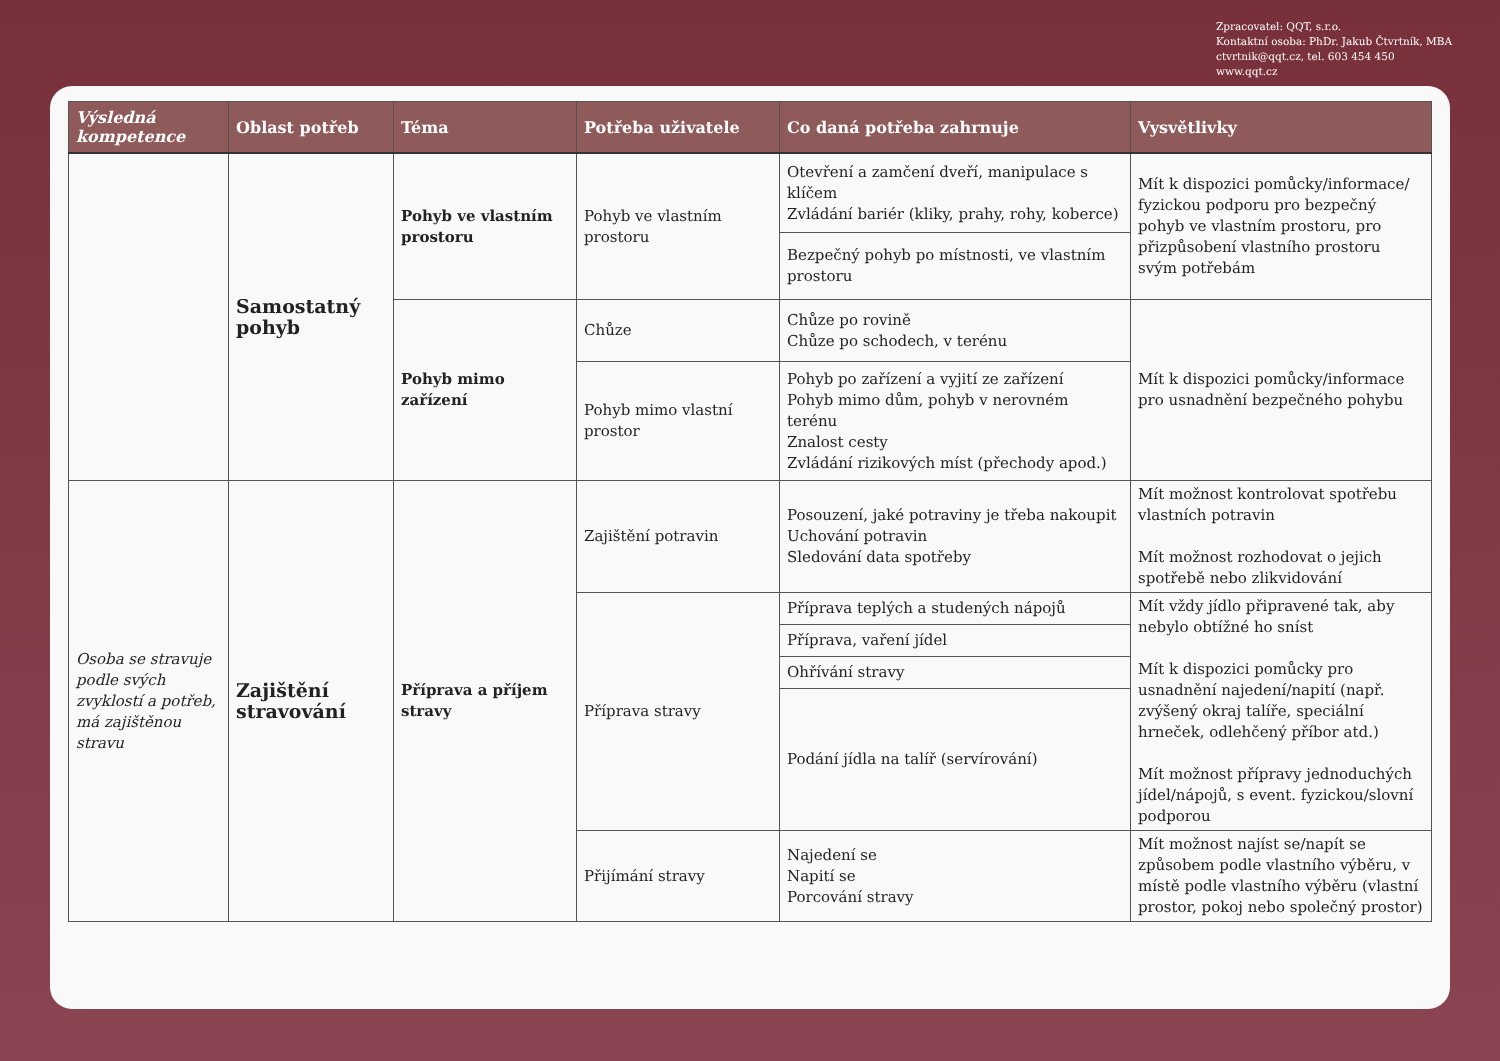Zpracovatel: QQT, s.r.o.
Kontaktní osoba: PhDr. Jakub Čtvrtník, MBA
ctvrtnik@qqt.cz, tel. 603 454 450
www.qqt.cz
| Výsledná kompetence | Oblast potřeb | Téma | Potřeba uživatele | Co daná potřeba zahrnuje | Vysvětlivky |
| --- | --- | --- | --- | --- | --- |
| | Samostatný pohyb | Pohyb ve vlastním prostoru | Pohyb ve vlastním prostoru | Otevření a zamčení dveří, manipulace s klíčem Zvládání bariér (kliky, prahy, rohy, koberce) | Mít k dispozici pomůcky/informace/ fyzickou podporu pro bezpečný pohyb ve vlastním prostoru, pro přizpůsobení vlastního prostoru svým potřebám |
| | | | | Bezpečný pohyb po místnosti, ve vlastním prostoru | |
| | | Pohyb mimo zařízení | Chůze | Chůze po rovině Chůze po schodech, v terénu | Mít k dispozici pomůcky/informace pro usnadnění bezpečného pohybu |
| | | | Pohyb mimo vlastní prostor | Pohyb po zařízení a vyjití ze zařízení Pohyb mimo dům, pohyb v nerovném terénu Znalost cesty Zvládání rizikových míst (přechody apod.) | |
| Osoba se stravuje podle svých zvyklostí a potřeb, má zajištěnou stravu | Zajištění stravování | Příprava a příjem stravy | Zajištění potravin | Posouzení, jaké potraviny je třeba nakoupit Uchování potravin Sledování data spotřeby | Mít možnost kontrolovat spotřebu vlastních potravin Mít možnost rozhodovat o jejich spotřebě nebo zlikvidování |
| | | | Příprava stravy | Příprava teplých a studených nápojů | Mít vždy jídlo připravené tak, aby nebylo obtížné ho sníst Mít k dispozici pomůcky pro usnadnění najedení/napití (např. zvýšený okraj talíře, speciální hrneček, odlehčený příbor atd.) Mít možnost přípravy jednoduchých jídel/nápojů, s event. fyzickou/slovní podporou |
| | | | | Příprava, vaření jídel | |
| | | | | Ohřívání stravy | |
| | | | | Podání jídla na talíř (servírování) | |
| | | | Přijímání stravy | Najedení se Napití se Porcování stravy | Mít možnost najíst se/napít se způsobem podle vlastního výběru, v místě podle vlastního výběru (vlastní prostor, pokoj nebo společný prostor) |